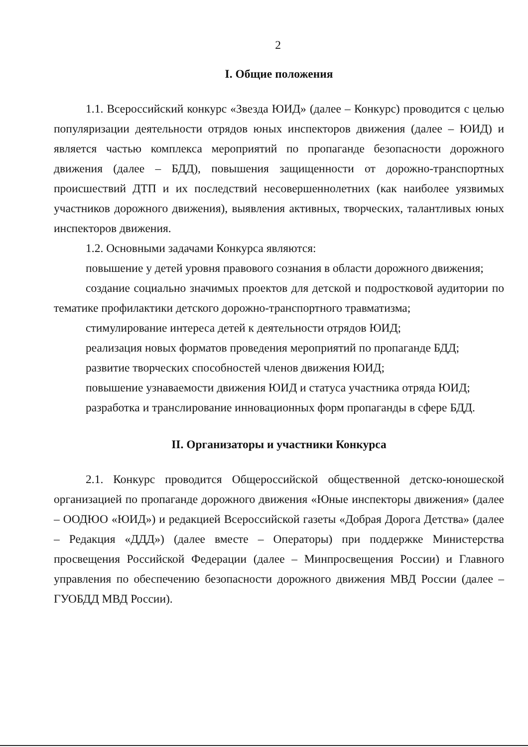2
I. Общие положения
1.1. Всероссийский конкурс «Звезда ЮИД» (далее – Конкурс) проводится с целью популяризации деятельности отрядов юных инспекторов движения (далее – ЮИД) и является частью комплекса мероприятий по пропаганде безопасности дорожного движения (далее – БДД), повышения защищенности от дорожно-транспортных происшествий ДТП и их последствий несовершеннолетних (как наиболее уязвимых участников дорожного движения), выявления активных, творческих, талантливых юных инспекторов движения.
1.2. Основными задачами Конкурса являются:
повышение у детей уровня правового сознания в области дорожного движения;
создание социально значимых проектов для детской и подростковой аудитории по тематике профилактики детского дорожно-транспортного травматизма;
стимулирование интереса детей к деятельности отрядов ЮИД;
реализация новых форматов проведения мероприятий по пропаганде БДД;
развитие творческих способностей членов движения ЮИД;
повышение узнаваемости движения ЮИД и статуса участника отряда ЮИД;
разработка и транслирование инновационных форм пропаганды в сфере БДД.
II. Организаторы и участники Конкурса
2.1. Конкурс проводится Общероссийской общественной детско-юношеской организацией по пропаганде дорожного движения «Юные инспекторы движения» (далее – ООДЮО «ЮИД») и редакцией Всероссийской газеты «Добрая Дорога Детства» (далее – Редакция «ДДД») (далее вместе – Операторы) при поддержке Министерства просвещения Российской Федерации (далее – Минпросвещения России) и Главного управления по обеспечению безопасности дорожного движения МВД России (далее – ГУОБДД МВД России).